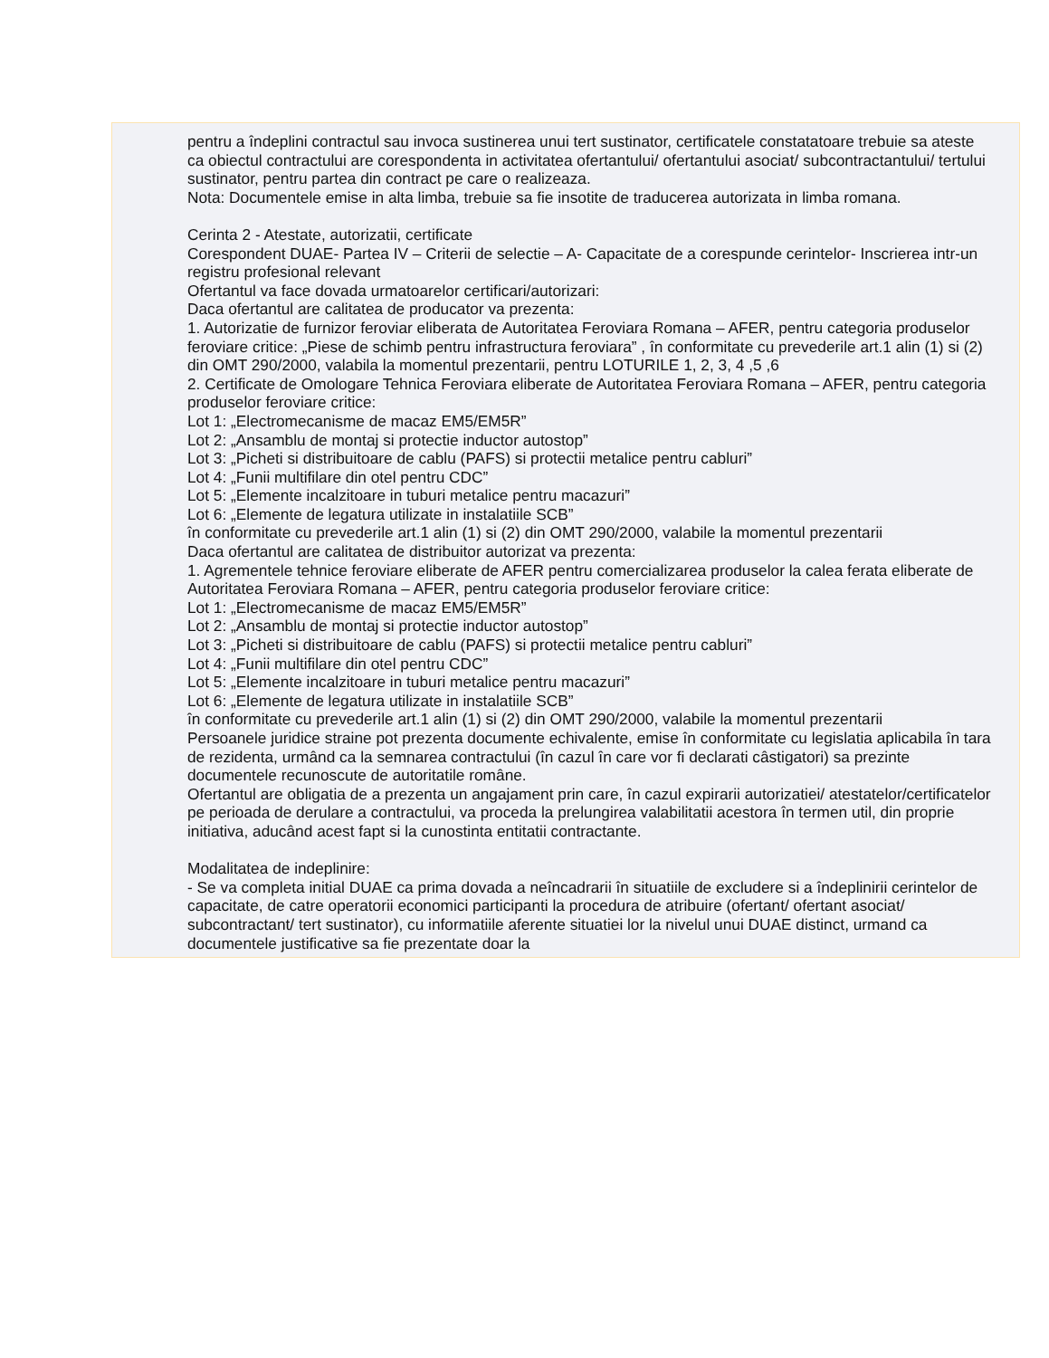pentru a îndeplini contractul sau invoca sustinerea unui tert sustinator, certificatele constatatoare trebuie sa ateste ca obiectul contractului are corespondenta in activitatea ofertantului/ ofertantului asociat/ subcontractantului/ tertului sustinator, pentru partea din contract pe care o realizeaza.
Nota: Documentele emise in alta limba, trebuie sa fie insotite de traducerea autorizata in limba romana.
Cerinta 2 - Atestate, autorizatii, certificate
Corespondent DUAE- Partea IV – Criterii de selectie – A- Capacitate de a corespunde cerintelor- Inscrierea intr-un registru profesional relevant
Ofertantul va face dovada urmatoarelor certificari/autorizari:
Daca ofertantul are calitatea de producator va prezenta:
1. Autorizatie de furnizor feroviar eliberata de Autoritatea Feroviara Romana – AFER, pentru categoria produselor feroviare critice: „Piese de schimb pentru infrastructura feroviara” , în conformitate cu prevederile art.1 alin (1) si (2) din OMT 290/2000, valabila la momentul prezentarii, pentru LOTURILE 1, 2, 3, 4 ,5 ,6
2. Certificate de Omologare Tehnica Feroviara eliberate de Autoritatea Feroviara Romana – AFER, pentru categoria produselor feroviare critice:
Lot 1: „Electromecanisme de macaz EM5/EM5R”
Lot 2: „Ansamblu de montaj si protectie inductor autostop”
Lot 3: „Picheti si distribuitoare de cablu (PAFS) si protectii metalice pentru cabluri”
Lot 4: „Funii multifilare din otel pentru CDC”
Lot 5: „Elemente incalzitoare in tuburi metalice pentru macazuri”
Lot 6: „Elemente de legatura utilizate in instalatiile SCB”
în conformitate cu prevederile art.1 alin (1) si (2) din OMT 290/2000, valabile la momentul prezentarii
Daca ofertantul are calitatea de distribuitor autorizat va prezenta:
1. Agrementele tehnice feroviare eliberate de AFER pentru comercializarea produselor la calea ferata eliberate de Autoritatea Feroviara Romana – AFER, pentru categoria produselor feroviare critice:
Lot 1: „Electromecanisme de macaz EM5/EM5R”
Lot 2: „Ansamblu de montaj si protectie inductor autostop”
Lot 3: „Picheti si distribuitoare de cablu (PAFS) si protectii metalice pentru cabluri”
Lot 4: „Funii multifilare din otel pentru CDC”
Lot 5: „Elemente incalzitoare in tuburi metalice pentru macazuri”
Lot 6: „Elemente de legatura utilizate in instalatiile SCB”
în conformitate cu prevederile art.1 alin (1) si (2) din OMT 290/2000, valabile la momentul prezentarii
Persoanele juridice straine pot prezenta documente echivalente, emise în conformitate cu legislatia aplicabila în tara de rezidenta, urmând ca la semnarea contractului (în cazul în care vor fi declarati câstigatori) sa prezinte documentele recunoscute de autoritatile române.
Ofertantul are obligatia de a prezenta un angajament prin care, în cazul expirarii autorizatiei/ atestatelor/certificatelor pe perioada de derulare a contractului, va proceda la prelungirea valabilitatii acestora în termen util, din proprie initiativa, aducând acest fapt si la cunostinta entitatii contractante.
Modalitatea de indeplinire:
- Se va completa initial DUAE ca prima dovada a neîncadrarii în situatiile de excludere si a îndeplinirii cerintelor de capacitate, de catre operatorii economici participanti la procedura de atribuire (ofertant/ ofertant asociat/ subcontractant/ tert sustinator), cu informatiile aferente situatiei lor la nivelul unui DUAE distinct, urmand ca documentele justificative sa fie prezentate doar la